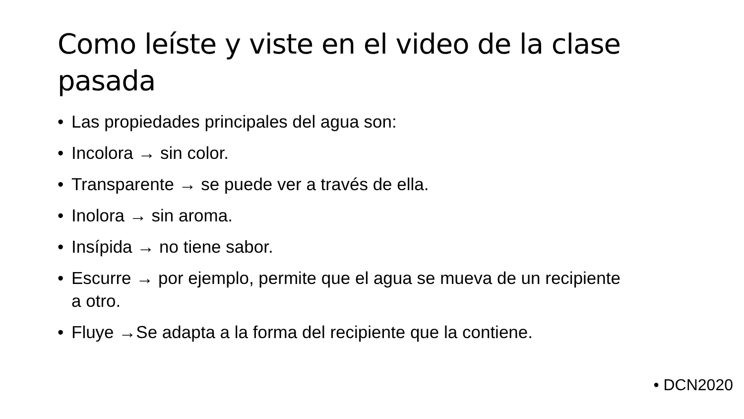Como leíste y viste en el video de la clase pasada
• Las propiedades principales del agua son:
• Incolora → sin color.
• Transparente → se puede ver a través de ella.
• Inolora → sin aroma.
• Insípida → no tiene sabor.
• Escurre → por ejemplo, permite que el agua se mueva de un recipiente a otro.
• Fluye →Se adapta a la forma del recipiente que la contiene.
• DCN2020